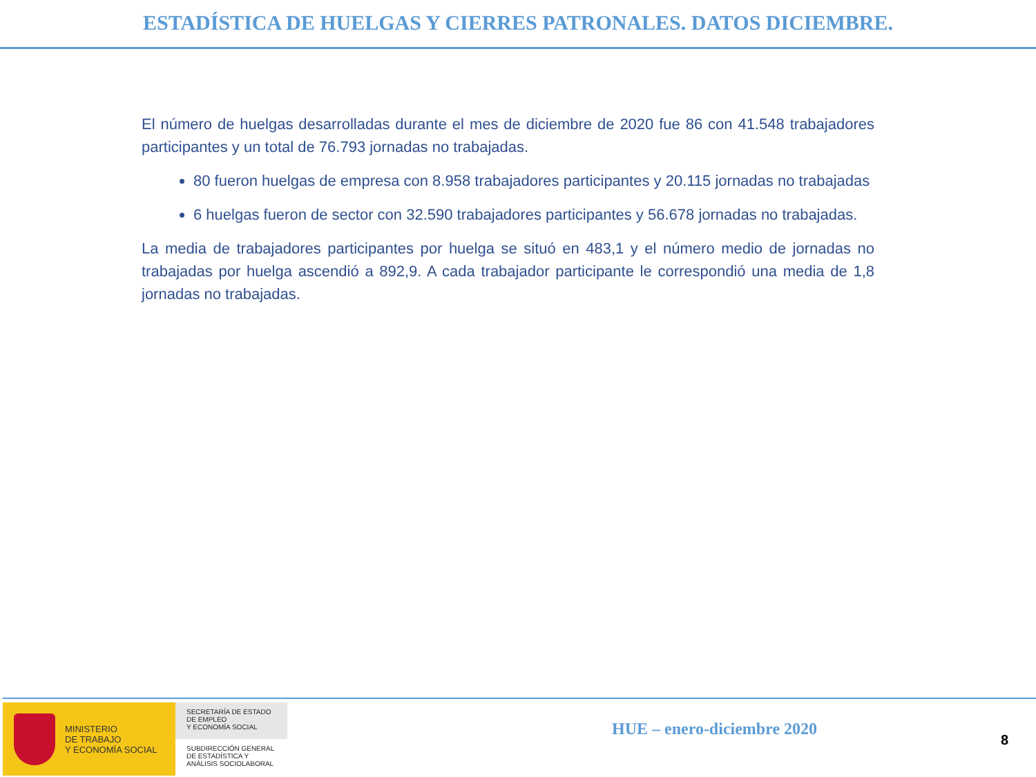ESTADÍSTICA DE HUELGAS Y CIERRES PATRONALES. DATOS DICIEMBRE.
El número de huelgas desarrolladas durante el mes de diciembre de 2020 fue 86 con 41.548 trabajadores participantes y un total de 76.793 jornadas no trabajadas.
80 fueron huelgas de empresa con 8.958 trabajadores participantes y 20.115 jornadas no trabajadas
6 huelgas fueron de sector con 32.590 trabajadores participantes y 56.678 jornadas no trabajadas.
La media de trabajadores participantes por huelga se situó en 483,1 y el número medio de jornadas no trabajadas por huelga ascendió a 892,9. A cada trabajador participante le correspondió una media de 1,8 jornadas no trabajadas.
MINISTERIO
DE TRABAJO
Y ECONOMÍA SOCIAL
SECRETARÍA DE ESTADO
DE EMPLEO
Y ECONOMÍA SOCIAL
SUBDIRECCIÓN GENERAL
DE ESTADÍSTICA Y
ANÁLISIS SOCIOLABORAL
HUE – enero-diciembre 2020
8